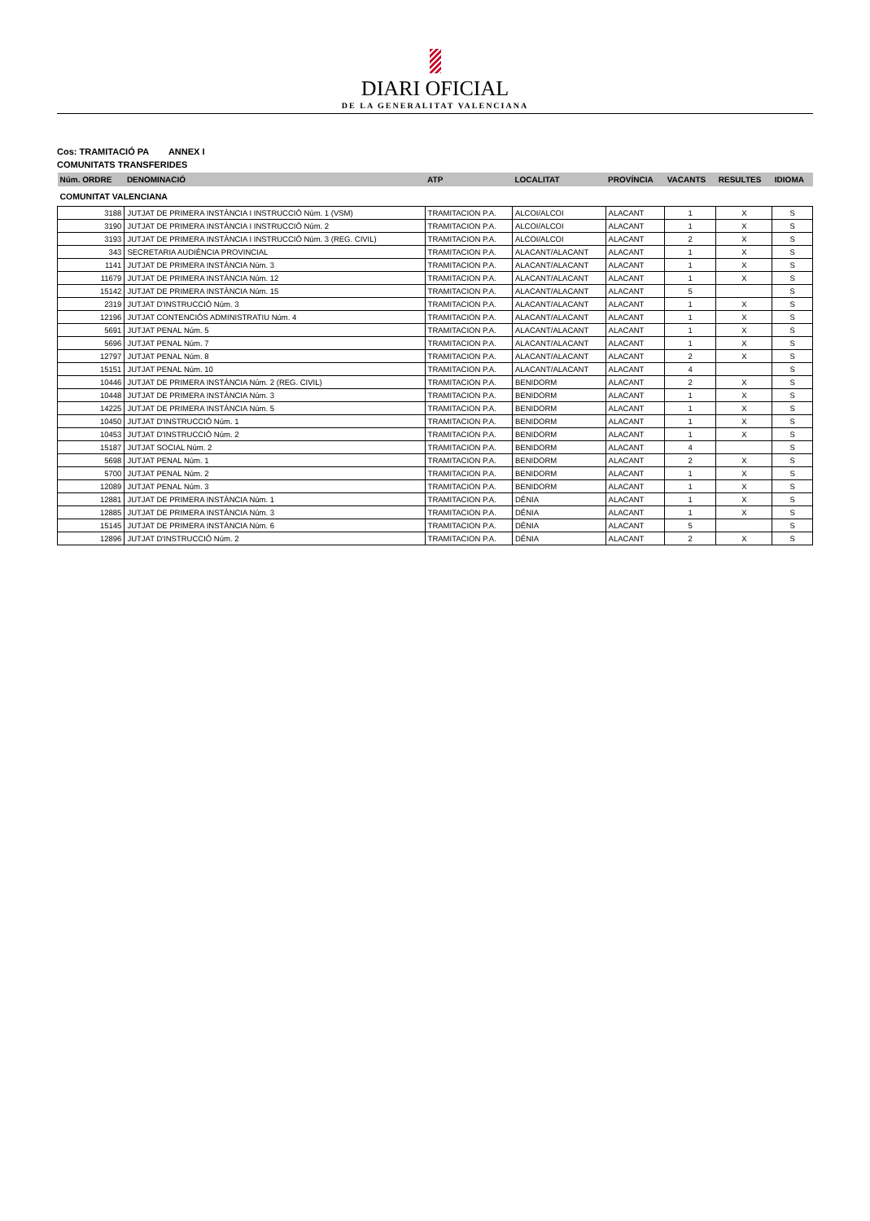DIARI OFICIAL
DE LA GENERALITAT VALENCIANA
Cos: TRAMITACIÓ PA ANNEX I
COMUNITATS TRANSFERIDES
| Núm. ORDRE | DENOMINACIÓ | ATP | LOCALITAT | PROVÍNCIA | VACANTS | RESULTES | IDIOMA |
| --- | --- | --- | --- | --- | --- | --- | --- |
| COMUNITAT VALENCIANA | | | | | | | |
| 3188 | JUTJAT DE PRIMERA INSTÀNCIA I INSTRUCCIÓ Núm. 1 (VSM) | TRAMITACION P.A. | ALCOI/ALCOI | ALACANT | 1 | X | S |
| 3190 | JUTJAT DE PRIMERA INSTÀNCIA I INSTRUCCIÓ Núm. 2 | TRAMITACION P.A. | ALCOI/ALCOI | ALACANT | 1 | X | S |
| 3193 | JUTJAT DE PRIMERA INSTÀNCIA I INSTRUCCIÓ Núm. 3 (REG. CIVIL) | TRAMITACION P.A. | ALCOI/ALCOI | ALACANT | 2 | X | S |
| 343 | SECRETARIA AUDIÈNCIA PROVINCIAL | TRAMITACION P.A. | ALACANT/ALACANT | ALACANT | 1 | X | S |
| 1141 | JUTJAT DE PRIMERA INSTÀNCIA Núm. 3 | TRAMITACION P.A. | ALACANT/ALACANT | ALACANT | 1 | X | S |
| 11679 | JUTJAT DE PRIMERA INSTÀNCIA Núm. 12 | TRAMITACION P.A. | ALACANT/ALACANT | ALACANT | 1 | X | S |
| 15142 | JUTJAT DE PRIMERA INSTÀNCIA Núm. 15 | TRAMITACION P.A. | ALACANT/ALACANT | ALACANT | 5 | | S |
| 2319 | JUTJAT D'INSTRUCCIÓ Núm. 3 | TRAMITACION P.A. | ALACANT/ALACANT | ALACANT | 1 | X | S |
| 12196 | JUTJAT CONTENCIÓS ADMINISTRATIU Núm. 4 | TRAMITACION P.A. | ALACANT/ALACANT | ALACANT | 1 | X | S |
| 5691 | JUTJAT PENAL Núm. 5 | TRAMITACION P.A. | ALACANT/ALACANT | ALACANT | 1 | X | S |
| 5696 | JUTJAT PENAL Núm. 7 | TRAMITACION P.A. | ALACANT/ALACANT | ALACANT | 1 | X | S |
| 12797 | JUTJAT PENAL Núm. 8 | TRAMITACION P.A. | ALACANT/ALACANT | ALACANT | 2 | X | S |
| 15151 | JUTJAT PENAL Núm. 10 | TRAMITACION P.A. | ALACANT/ALACANT | ALACANT | 4 | | S |
| 10446 | JUTJAT DE PRIMERA INSTÀNCIA Núm. 2 (REG. CIVIL) | TRAMITACION P.A. | BENIDORM | ALACANT | 2 | X | S |
| 10448 | JUTJAT DE PRIMERA INSTÀNCIA Núm. 3 | TRAMITACION P.A. | BENIDORM | ALACANT | 1 | X | S |
| 14225 | JUTJAT DE PRIMERA INSTÀNCIA Núm. 5 | TRAMITACION P.A. | BENIDORM | ALACANT | 1 | X | S |
| 10450 | JUTJAT D'INSTRUCCIÓ Núm. 1 | TRAMITACION P.A. | BENIDORM | ALACANT | 1 | X | S |
| 10453 | JUTJAT D'INSTRUCCIÓ Núm. 2 | TRAMITACION P.A. | BENIDORM | ALACANT | 1 | X | S |
| 15187 | JUTJAT SOCIAL Núm. 2 | TRAMITACION P.A. | BENIDORM | ALACANT | 4 | | S |
| 5698 | JUTJAT PENAL Núm. 1 | TRAMITACION P.A. | BENIDORM | ALACANT | 2 | X | S |
| 5700 | JUTJAT PENAL Núm. 2 | TRAMITACION P.A. | BENIDORM | ALACANT | 1 | X | S |
| 12089 | JUTJAT PENAL Núm. 3 | TRAMITACION P.A. | BENIDORM | ALACANT | 1 | X | S |
| 12881 | JUTJAT DE PRIMERA INSTÀNCIA Núm. 1 | TRAMITACION P.A. | DÉNIA | ALACANT | 1 | X | S |
| 12885 | JUTJAT DE PRIMERA INSTÀNCIA Núm. 3 | TRAMITACION P.A. | DÉNIA | ALACANT | 1 | X | S |
| 15145 | JUTJAT DE PRIMERA INSTÀNCIA Núm. 6 | TRAMITACION P.A. | DÉNIA | ALACANT | 5 | | S |
| 12896 | JUTJAT D'INSTRUCCIÓ Núm. 2 | TRAMITACION P.A. | DÉNIA | ALACANT | 2 | X | S |